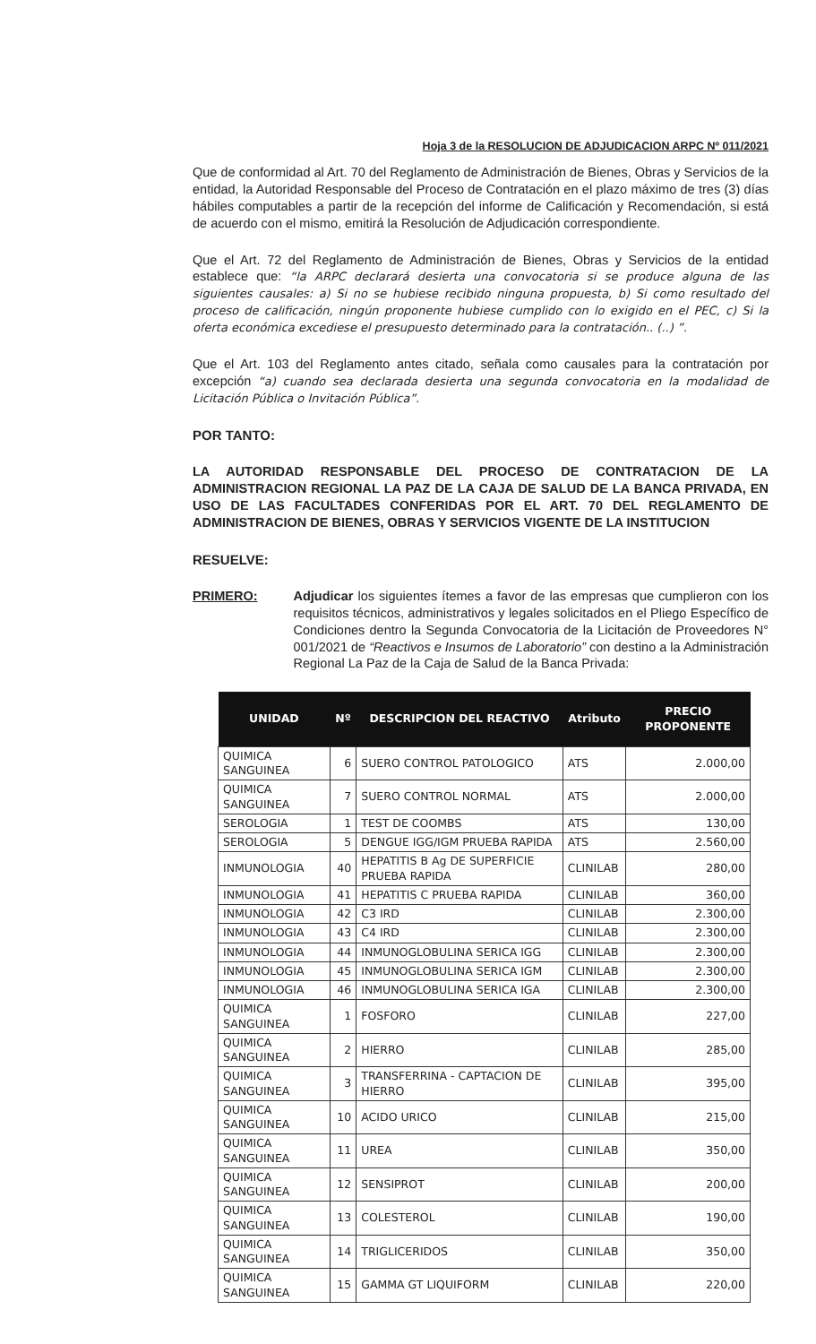Hoja 3 de la RESOLUCION DE ADJUDICACION ARPC Nº 011/2021
Que de conformidad al Art. 70 del Reglamento de Administración de Bienes, Obras y Servicios de la entidad, la Autoridad Responsable del Proceso de Contratación en el plazo máximo de tres (3) días hábiles computables a partir de la recepción del informe de Calificación y Recomendación, si está de acuerdo con el mismo, emitirá la Resolución de Adjudicación correspondiente.
Que el Art. 72 del Reglamento de Administración de Bienes, Obras y Servicios de la entidad establece que: “la ARPC declarará desierta una convocatoria si se produce alguna de las siguientes causales: a) Si no se hubiese recibido ninguna propuesta, b) Si como resultado del proceso de calificación, ningún proponente hubiese cumplido con lo exigido en el PEC, c) Si la oferta económica excediese el presupuesto determinado para la contratación.. (..) ”.
Que el Art. 103 del Reglamento antes citado, señala como causales para la contratación por excepción “a) cuando sea declarada desierta una segunda convocatoria en la modalidad de Licitación Pública o Invitación Pública”.
POR TANTO:
LA AUTORIDAD RESPONSABLE DEL PROCESO DE CONTRATACION DE LA ADMINISTRACION REGIONAL LA PAZ DE LA CAJA DE SALUD DE LA BANCA PRIVADA, EN USO DE LAS FACULTADES CONFERIDAS POR EL ART. 70 DEL REGLAMENTO DE ADMINISTRACION DE BIENES, OBRAS Y SERVICIOS VIGENTE DE LA INSTITUCION
RESUELVE:
PRIMERO: Adjudicar los siguientes ítemes a favor de las empresas que cumplieron con los requisitos técnicos, administrativos y legales solicitados en el Pliego Específico de Condiciones dentro la Segunda Convocatoria de la Licitación de Proveedores N° 001/2021 de “Reactivos e Insumos de Laboratorio” con destino a la Administración Regional La Paz de la Caja de Salud de la Banca Privada:
| UNIDAD | Nº | DESCRIPCION DEL REACTIVO | Atributo | PRECIO PROPONENTE |
| --- | --- | --- | --- | --- |
| QUIMICA SANGUINEA | 6 | SUERO CONTROL PATOLOGICO | ATS | 2.000,00 |
| QUIMICA SANGUINEA | 7 | SUERO CONTROL NORMAL | ATS | 2.000,00 |
| SEROLOGIA | 1 | TEST DE COOMBS | ATS | 130,00 |
| SEROLOGIA | 5 | DENGUE IGG/IGM PRUEBA RAPIDA | ATS | 2.560,00 |
| INMUNOLOGIA | 40 | HEPATITIS B Ag DE SUPERFICIE PRUEBA RAPIDA | CLINILAB | 280,00 |
| INMUNOLOGIA | 41 | HEPATITIS C PRUEBA RAPIDA | CLINILAB | 360,00 |
| INMUNOLOGIA | 42 | C3 IRD | CLINILAB | 2.300,00 |
| INMUNOLOGIA | 43 | C4 IRD | CLINILAB | 2.300,00 |
| INMUNOLOGIA | 44 | INMUNOGLOBULINA SERICA IGG | CLINILAB | 2.300,00 |
| INMUNOLOGIA | 45 | INMUNOGLOBULINA SERICA IGM | CLINILAB | 2.300,00 |
| INMUNOLOGIA | 46 | INMUNOGLOBULINA SERICA IGA | CLINILAB | 2.300,00 |
| QUIMICA SANGUINEA | 1 | FOSFORO | CLINILAB | 227,00 |
| QUIMICA SANGUINEA | 2 | HIERRO | CLINILAB | 285,00 |
| QUIMICA SANGUINEA | 3 | TRANSFERRINA - CAPTACION DE HIERRO | CLINILAB | 395,00 |
| QUIMICA SANGUINEA | 10 | ACIDO URICO | CLINILAB | 215,00 |
| QUIMICA SANGUINEA | 11 | UREA | CLINILAB | 350,00 |
| QUIMICA SANGUINEA | 12 | SENSIPROT | CLINILAB | 200,00 |
| QUIMICA SANGUINEA | 13 | COLESTEROL | CLINILAB | 190,00 |
| QUIMICA SANGUINEA | 14 | TRIGLICERIDOS | CLINILAB | 350,00 |
| QUIMICA SANGUINEA | 15 | GAMMA GT LIQUIFORM | CLINILAB | 220,00 |